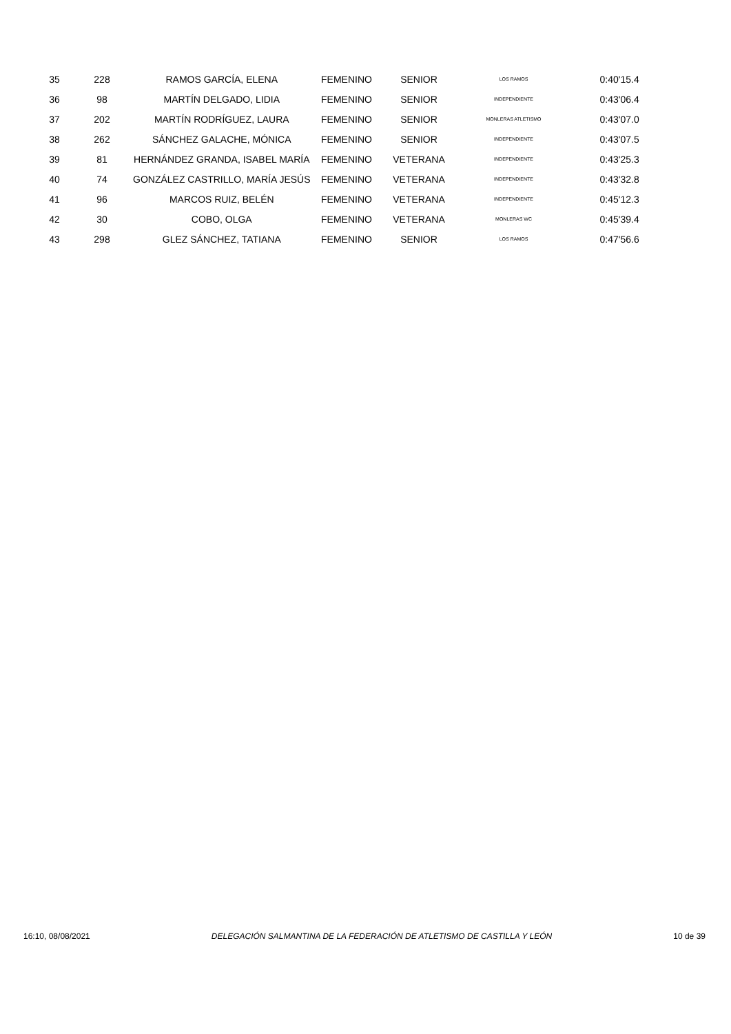| 35 | 228 | RAMOS GARCÍA, ELENA | FEMENINO | SENIOR | LOS RAMOS | | 0:40'15.4 |
| 36 | 98 | MARTÍN DELGADO, LIDIA | FEMENINO | SENIOR | INDEPENDIENTE | | 0:43'06.4 |
| 37 | 202 | MARTÍN RODRÍGUEZ, LAURA | FEMENINO | SENIOR | MONLERAS ATLETISMO | | 0:43'07.0 |
| 38 | 262 | SÁNCHEZ GALACHE, MÓNICA | FEMENINO | SENIOR | INDEPENDIENTE | | 0:43'07.5 |
| 39 | 81 | HERNÁNDEZ GRANDA, ISABEL MARÍA | FEMENINO | VETERANA | INDEPENDIENTE | | 0:43'25.3 |
| 40 | 74 | GONZÁLEZ CASTRILLO, MARÍA JESÚS | FEMENINO | VETERANA | INDEPENDIENTE | | 0:43'32.8 |
| 41 | 96 | MARCOS RUIZ, BELÉN | FEMENINO | VETERANA | INDEPENDIENTE | | 0:45'12.3 |
| 42 | 30 | COBO, OLGA | FEMENINO | VETERANA | MONLERAS WC | | 0:45'39.4 |
| 43 | 298 | GLEZ SÁNCHEZ, TATIANA | FEMENINO | SENIOR | LOS RAMOS | | 0:47'56.6 |
16:10, 08/08/2021 DELEGACIÓN SALMANTINA DE LA FEDERACIÓN DE ATLETISMO DE CASTILLA Y LEÓN 10 de 39